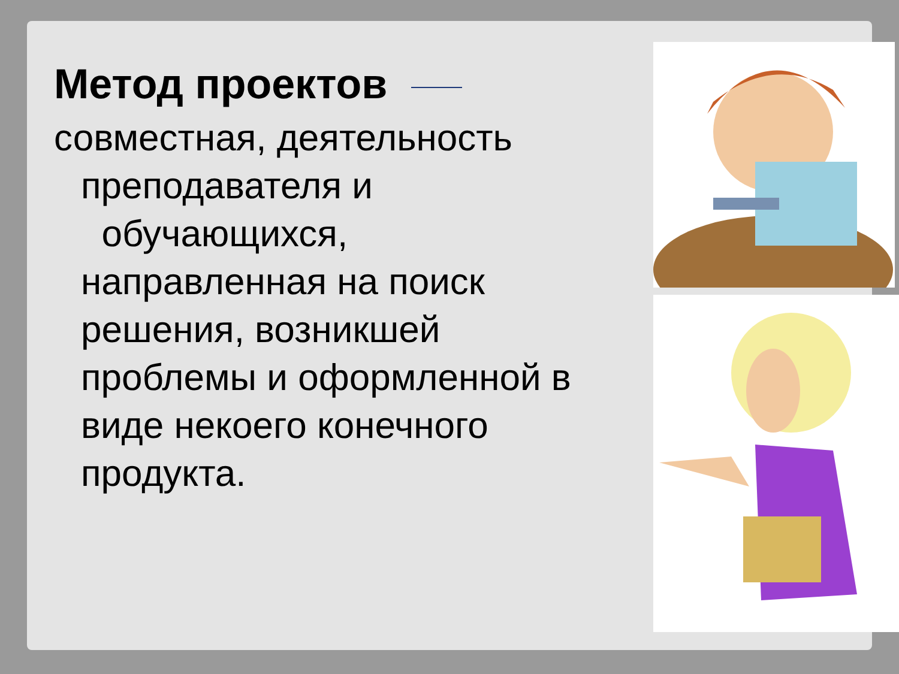Метод проектов
совместная, деятельность
преподавателя и
обучающихся,
направленная на поиск решения, возникшей проблемы и оформленной в виде некоего конечного продукта.